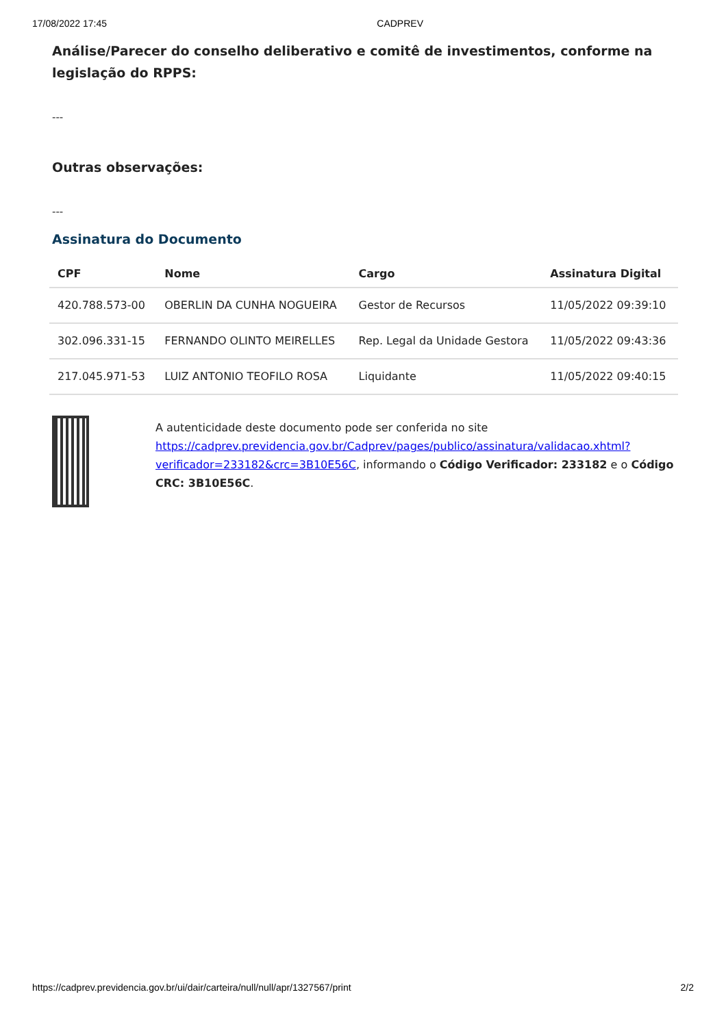17/08/2022 17:45 CADPREV
Análise/Parecer do conselho deliberativo e comitê de investimentos, conforme na legislação do RPPS:
---
Outras observações:
---
Assinatura do Documento
| CPF | Nome | Cargo | Assinatura Digital |
| --- | --- | --- | --- |
| 420.788.573-00 | OBERLIN DA CUNHA NOGUEIRA | Gestor de Recursos | 11/05/2022 09:39:10 |
| 302.096.331-15 | FERNANDO OLINTO MEIRELLES | Rep. Legal da Unidade Gestora | 11/05/2022 09:43:36 |
| 217.045.971-53 | LUIZ ANTONIO TEOFILO ROSA | Liquidante | 11/05/2022 09:40:15 |
A autenticidade deste documento pode ser conferida no site https://cadprev.previdencia.gov.br/Cadprev/pages/publico/assinatura/validacao.xhtml?verificador=233182&crc=3B10E56C, informando o Código Verificador: 233182 e o Código CRC: 3B10E56C.
https://cadprev.previdencia.gov.br/ui/dair/carteira/null/null/apr/1327567/print 2/2